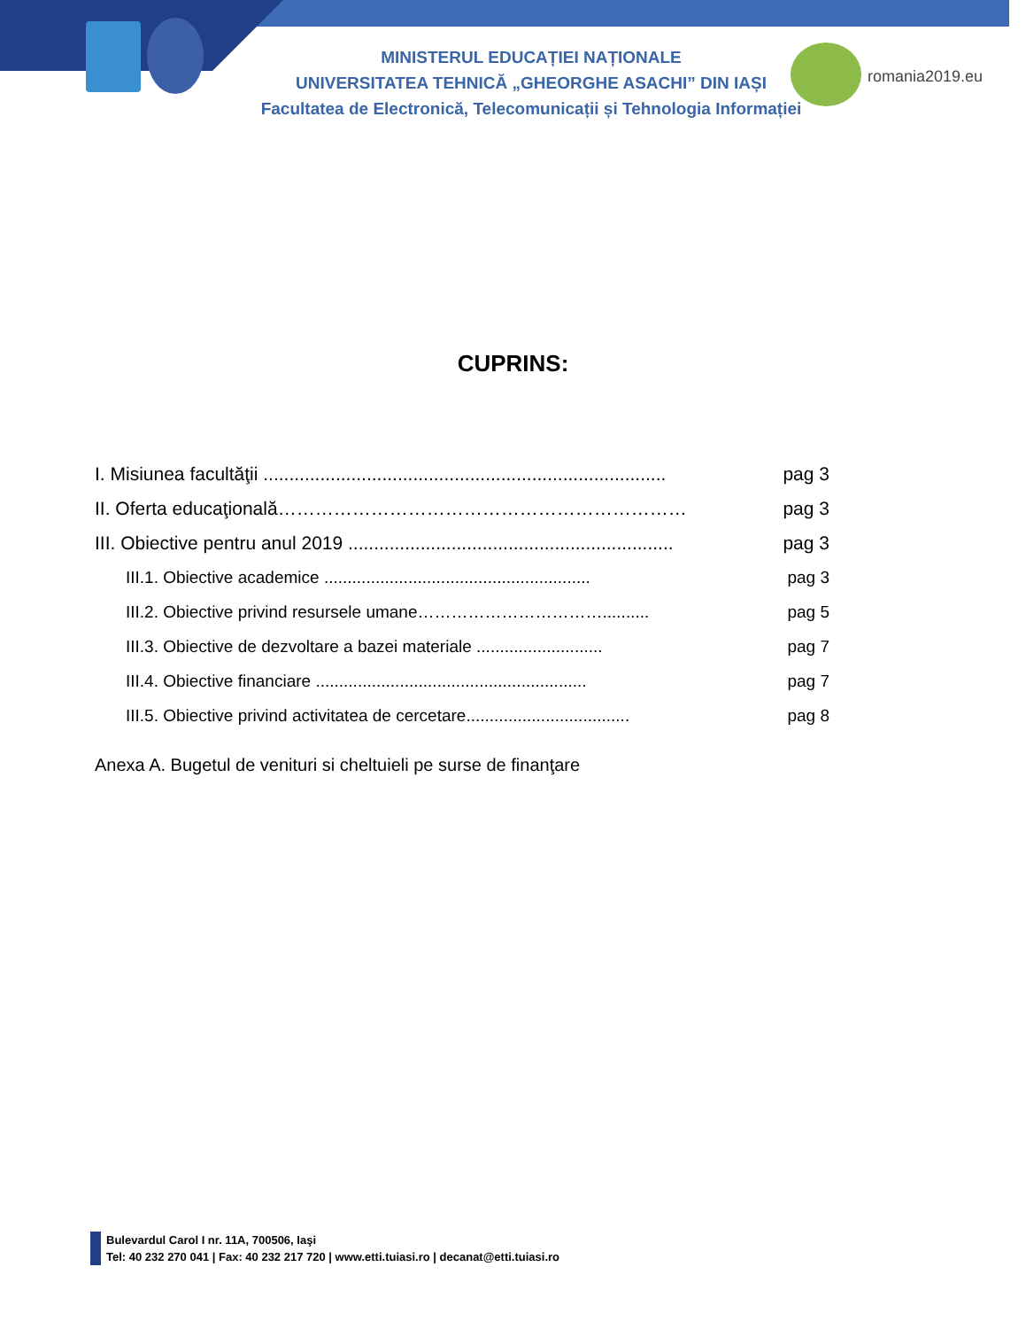MINISTERUL EDUCAȚIEI NAȚIONALE
UNIVERSITATEA TEHNICĂ „GHEORGHE ASACHI” DIN IAȘI
Facultatea de Electronică, Telecomunicații și Tehnologia Informației
romania2019.eu
CUPRINS:
I. Misiunea facultăţii .............................................................................. pag 3
II. Oferta educaţională………………………………………………………… pag 3
III. Obiective pentru anul 2019 ............................................................... pag 3
III.1. Obiective academice ......................................................... pag 3
III.2. Obiective privind resursele umane…………………………….......... pag 5
III.3. Obiective de dezvoltare a bazei materiale ........................... pag 7
III.4. Obiective financiare .......................................................... pag 7
III.5. Obiective privind activitatea de cercetare................................... pag 8
Anexa A. Bugetul de venituri si cheltuieli pe surse de finanţare
Bulevardul Carol I nr. 11A, 700506, Iaşi
Tel: 40 232 270 041 | Fax: 40 232 217 720 | www.etti.tuiasi.ro | decanat@etti.tuiasi.ro